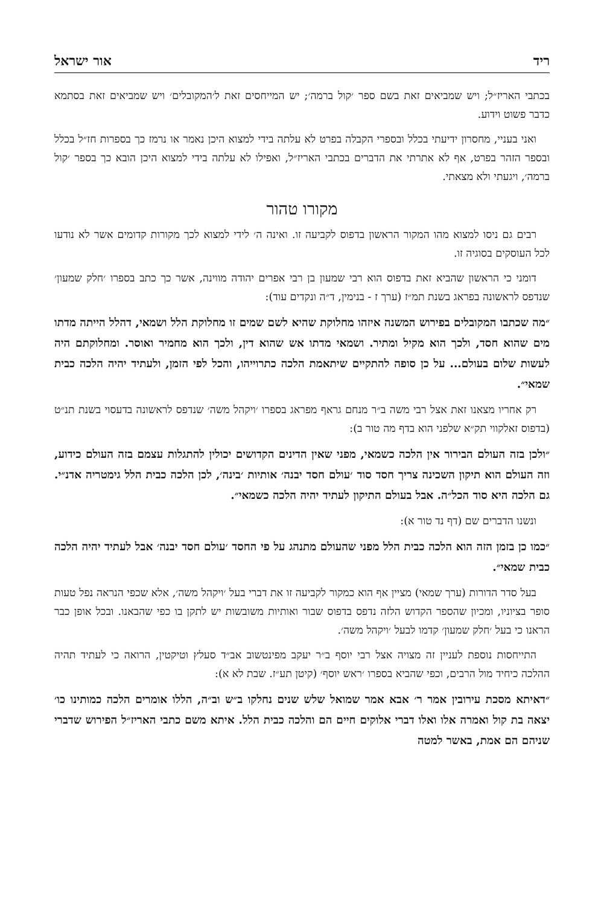ריד אור ישראל
בכתבי האריז״ל; ויש שמביאים זאת בשם ספר ׳קול ברמה׳; יש המייחסים זאת ל׳המקובלים׳ ויש שמביאים זאת בסתמא כדבר פשוט וידוע.
ואני בעניי, מחסרון ידיעתי בכלל ובספרי הקבלה בפרט לא עלתה בידי למצוא היכן נאמר או נרמז כך בספרות חז״ל בכלל ובספר הזהר בפרט, אף לא אתרתי את הדברים בכתבי האריז״ל, ואפילו לא עלתה בידי למצוא היכן הובא כך בספר ׳קול ברמה׳, ויגעתי ולא מצאתי.
מקורו טהור
רבים גם ניסו למצוא מהו המקור הראשון בדפוס לקביעה זו. ואינה ה׳ לידי למצוא לכך מקורות קדומים אשר לא נודעו לכל העוסקים בסוגיה זו.
דומני כי הראשון שהביא זאת בדפוס הוא רבי שמעון בן רבי אפרים יהודה מווינה, אשר כך כתב בספרו ׳חלק שמעון׳ שנדפס לראשונה בפראג בשנת תמ״ז (ערך ז - בנימין, ד״ה ונקדים עוד):
״מה שכתבו המקובלים בפירוש המשנה איזהו מחלוקת שהיא לשם שמים זו מחלוקת הלל ושמאי, דהלל הייתה מדתו מים שהוא חסד, ולכך הוא מקיל ומתיר. ושמאי מדתו אש שהוא דין, ולכך הוא מחמיר ואוסר. ומחלוקתם היה לעשות שלום בעולם... על כן סופה להתקיים שיתאמת הלכה כתרוייהו, והכל לפי הזמן, ולעתיד יהיה הלכה כבית שמאי״.
רק אחריו מצאנו זאת אצל רבי משה ב״ר מנחם גראף מפראג בספרו ׳ויקהל משה׳ שנדפס לראשונה בדעסוי בשנת תנ״ט (בדפוס זאלקווי תק״א שלפני הוא בדף מה טור ב):
״ולכן בזה העולם הבירור אין הלכה כשמאי, מפני שאין הדינים הקדושים יכולין להתגלות עצמם בזה העולם כידוע, וזה העולם הוא תיקון השכינה צריך חסד סוד ׳עולם חסד יבנה׳ אותיות ׳בינה׳, לכן הלכה כבית הלל גימטריה אדנ״י. גם הלכה היא סוד הכל״ה. אבל בעולם התיקון לעתיד יהיה הלכה כשמאי״.
ונשנו הדברים שם (דף נד טור א):
״כמו כן בזמן הזה הוא הלכה כבית הלל מפני שהעולם מתנהג על פי החסד ׳עולם חסד יבנה׳ אבל לעתיד יהיה הלכה כבית שמאי״.
בעל סדר הדורות (ערך שמאי) מציין אף הוא כמקור לקביעה זו את דברי בעל ׳ויקהל משה׳, אלא שכפי הנראה נפל טעות סופר בציוניו, ומכיון שהספר הקדוש הלזה נדפס בדפוס שבור ואותיות משובשות יש לתקן בו כפי שהבאנו. ובכל אופן כבר הראנו כי בעל ׳חלק שמעון׳ קדמו לבעל ׳ויקהל משה׳.
התייחסות נוספת לעניין זה מצויה אצל רבי יוסף ב״ר יעקב מפינטשוב אב״ד סעלץ וטיקטין, הרואה כי לעתיד תהיה ההלכה כיחיד מול הרבים, וכפי שהביא בספרו ׳ראש יוסף׳ (קיטן תע״ז. שבת לא א):
״דאיתא מסכת עירובין אמר ר׳ אבא אמר שמואל שלש שנים נחלקו ב״ש וב״ה, הללו אומרים הלכה כמותינו כו׳ יצאה בת קול ואמרה אלו ואלו דברי אלוקים חיים הם והלכה כבית הלל. איתא משם כתבי האריז״ל הפירוש שדברי שניהם הם אמת, באשר למטה